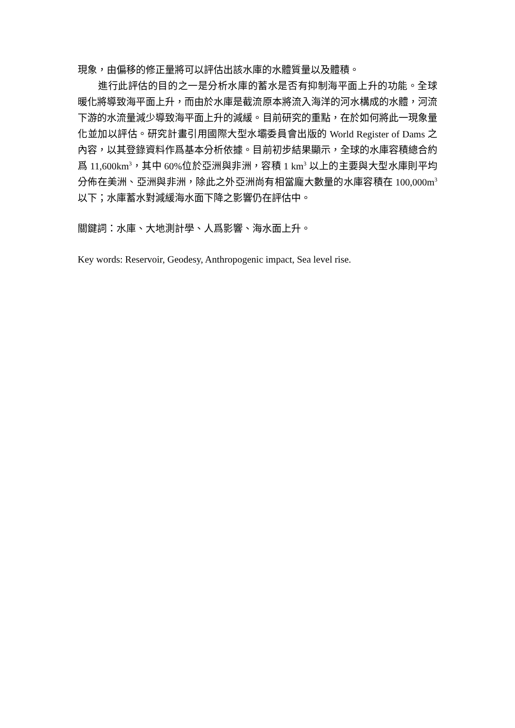現象，由偏移的修正量將可以評估出該水庫的水體質量以及體積。
進行此評估的目的之一是分析水庫的蓄水是否有抑制海平面上升的功能。全球暖化將導致海平面上升，而由於水庫是截流原本將流入海洋的河水構成的水體，河流下游的水流量減少導致海平面上升的減緩。目前研究的重點，在於如何將此一現象量化並加以評估。研究計畫引用國際大型水壩委員會出版的 World Register of Dams 之內容，以其登錄資料作爲基本分析依據。目前初步結果顯示，全球的水庫容積總合約爲 11,600km<sup>3</sup>，其中 60%位於亞洲與非洲，容積 1 km<sup>3</sup> 以上的主要與大型水庫則平均分佈在美洲、亞洲與非洲，除此之外亞洲尚有相當龐大數量的水庫容積在 100,000m<sup>3</sup> 以下；水庫蓄水對減緩海水面下降之影響仍在評估中。
關鍵詞：水庫、大地測計學、人爲影響、海水面上升。
Key words: Reservoir, Geodesy, Anthropogenic impact, Sea level rise.